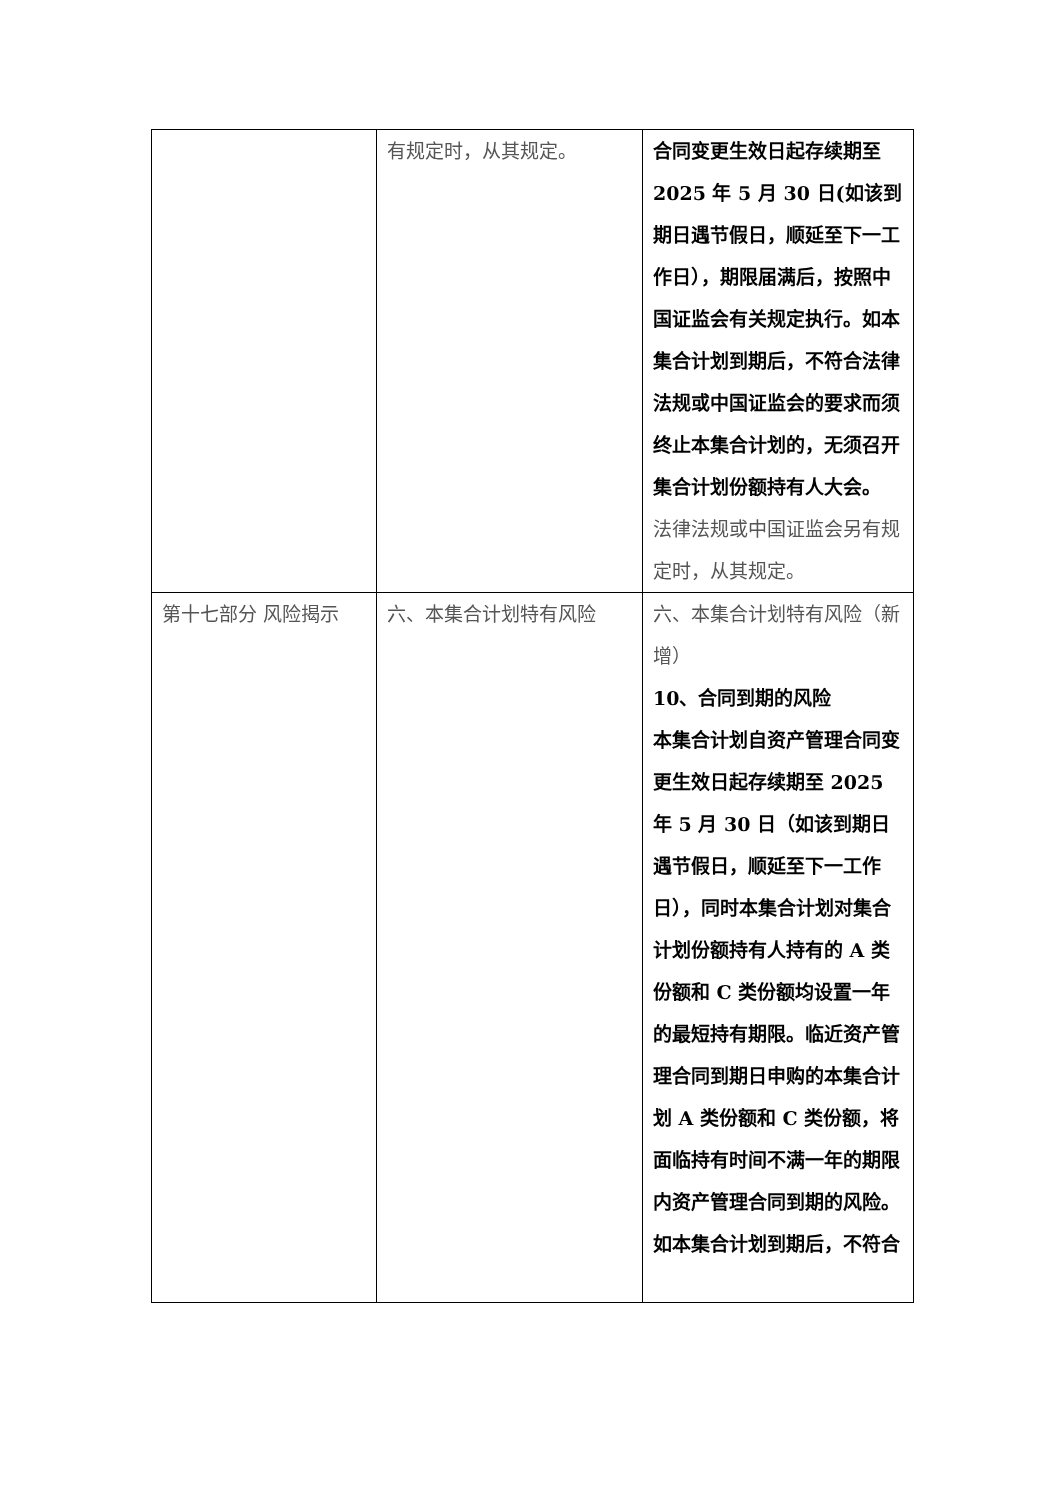| | 有规定时，从其规定。 | 合同变更生效日起存续期至 2025 年 5 月 30 日(如该到期日遇节假日，顺延至下一工作日），期限届满后，按照中国证监会有关规定执行。如本集合计划到期后，不符合法律法规或中国证监会的要求而须终止本集合计划的，无须召开集合计划份额持有人大会。 法律法规或中国证监会另有规定时，从其规定。 |
| 第十七部分 风险揭示 | 六、本集合计划特有风险 | 六、本集合计划特有风险（新增） 10、合同到期的风险 本集合计划自资产管理合同变更生效日起存续期至 2025 年 5 月 30 日（如该到期日遇节假日，顺延至下一工作日），同时本集合计划对集合计划份额持有人持有的 A 类份额和 C 类份额均设置一年的最短持有期限。临近资产管理合同到期日申购的本集合计划 A 类份额和 C 类份额，将面临持有时间不满一年的期限内资产管理合同到期的风险。如本集合计划到期后，不符合 |